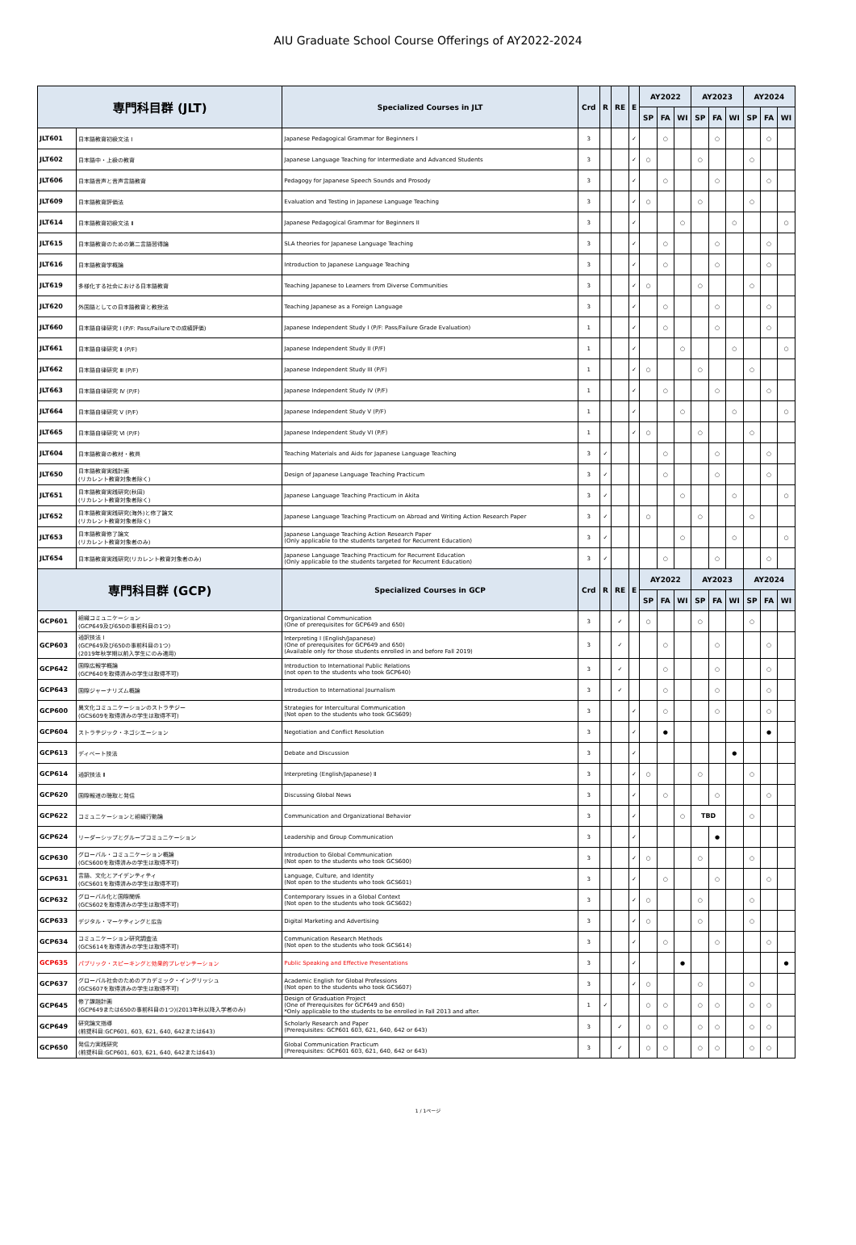AIU Graduate School Course Offerings of AY2022-2024
| 専門科目群 (JLT) | | Specialized Courses in JLT | Crd | R | RE | E | AY2022 | | | AY2023 | | | AY2024 | | |
| | | | | | | | SP | FA | WI | SP | FA | WI | SP | FA | WI |
| JLT601 | 日本語教育初級文法 Ⅰ | Japanese Pedagogical Grammar for Beginners I | 3 | | | ✓ | | ○ | | | ○ | | | ○ | |
| JLT602 | 日本語中・上級の教育 | Japanese Language Teaching for Intermediate and Advanced Students | 3 | | | ✓ | ○ | | | ○ | | | ○ | | |
| JLT606 | 日本語音声と音声言語教育 | Pedagogy for Japanese Speech Sounds and Prosody | 3 | | | ✓ | | ○ | | | ○ | | | ○ | |
| JLT609 | 日本語教育評価法 | Evaluation and Testing in Japanese Language Teaching | 3 | | | ✓ | ○ | | | ○ | | | ○ | | |
| JLT614 | 日本語教育初級文法 Ⅱ | Japanese Pedagogical Grammar for Beginners II | 3 | | | ✓ | | | ○ | | | ○ | | | ○ |
| JLT615 | 日本語教育のための第二言語習得論 | SLA theories for Japanese Language Teaching | 3 | | | ✓ | | ○ | | | ○ | | | ○ | |
| JLT616 | 日本語教育学概論 | Introduction to Japanese Language Teaching | 3 | | | ✓ | | ○ | | | ○ | | | ○ | |
| JLT619 | 多様化する社会における日本語教育 | Teaching Japanese to Learners from Diverse Communities | 3 | | | ✓ | ○ | | | ○ | | | ○ | | |
| JLT620 | 外国語としての日本語教育と教授法 | Teaching Japanese as a Foreign Language | 3 | | | ✓ | | ○ | | | ○ | | | ○ | |
| JLT660 | 日本語自律研究 Ⅰ (P/F: Pass/Failureでの成績評価) | Japanese Independent Study I (P/F: Pass/Failure Grade Evaluation) | 1 | | | ✓ | | ○ | | | ○ | | | ○ | |
| JLT661 | 日本語自律研究 Ⅱ (P/F) | Japanese Independent Study II (P/F) | 1 | | | ✓ | | | ○ | | | ○ | | | ○ |
| JLT662 | 日本語自律研究 Ⅲ (P/F) | Japanese Independent Study III (P/F) | 1 | | | ✓ | ○ | | | ○ | | | ○ | | |
| JLT663 | 日本語自律研究 Ⅳ (P/F) | Japanese Independent Study IV (P/F) | 1 | | | ✓ | | ○ | | | ○ | | | ○ | |
| JLT664 | 日本語自律研究 Ⅴ (P/F) | Japanese Independent Study V (P/F) | 1 | | | ✓ | | | ○ | | | ○ | | | ○ |
| JLT665 | 日本語自律研究 Ⅵ (P/F) | Japanese Independent Study VI (P/F) | 1 | | | ✓ | ○ | | | ○ | | | ○ | | |
| JLT604 | 日本語教育の教材・教具 | Teaching Materials and Aids for Japanese Language Teaching | 3 | ✓ | | | | ○ | | | ○ | | | ○ | |
| JLT650 | 日本語教育実践計画 (リカレント教育対象者除く) | Design of Japanese Language Teaching Practicum | 3 | ✓ | | | | ○ | | | ○ | | | ○ | |
| JLT651 | 日本語教育実践研究(秋田) (リカレント教育対象者除く) | Japanese Language Teaching Practicum in Akita | 3 | ✓ | | | | | ○ | | | ○ | | | ○ |
| JLT652 | 日本語教育実践研究(海外)と修了論文 (リカレント教育対象者除く) | Japanese Language Teaching Practicum on Abroad and Writing Action Research Paper | 3 | ✓ | | | ○ | | | ○ | | | ○ | | |
| JLT653 | 日本語教育修了論文 (リカレント教育対象者のみ) | Japanese Language Teaching Action Research Paper (Only applicable to the students targeted for Recurrent Education) | 3 | ✓ | | | | | ○ | | | ○ | | | ○ |
| JLT654 | 日本語教育実践研究(リカレント教育対象者のみ) | Japanese Language Teaching Practicum for Recurrent Education (Only applicable to the students targeted for Recurrent Education) | 3 | ✓ | | | | ○ | | | ○ | | | ○ | |
| 専門科目群 (GCP) | | Specialized Courses in GCP | Crd | R | RE | E | AY2022 | | | AY2023 | | | AY2024 | | |
| | | | | | | | SP | FA | WI | SP | FA | WI | SP | FA | WI |
| GCP601 | 組織コミュニケーション (GCP649及び650の事前科目の1つ) | Organizational Communication (One of prerequisites for GCP649 and 650) | 3 | | ✓ | | ○ | | | ○ | | | ○ | | |
| GCP603 | 通訳技法 Ⅰ (GCP649及び650の事前科目の1つ) (2019年秋学期以前入学生にのみ適用) | Interpreting I (English/Japanese) (One of prerequisites for GCP649 and 650) (Available only for those students enrolled in and before Fall 2019) | 3 | | ✓ | | | ○ | | | ○ | | | ○ | |
| GCP642 | 国際広報学概論 (GCP640を取得済みの学生は取得不可) | Introduction to International Public Relations (not open to the students who took GCP640) | 3 | | ✓ | | | ○ | | | ○ | | | ○ | |
| GCP643 | 国際ジャーナリズム概論 | Introduction to International Journalism | 3 | | ✓ | | | ○ | | | ○ | | | ○ | |
| GCP600 | 異文化コミュニケーションのストラテジー (GCS609を取得済みの学生は取得不可) | Strategies for Intercultural Communication (Not open to the students who took GCS609) | 3 | | | ✓ | | ○ | | | ○ | | | ○ | |
| GCP604 | ストラテジック・ネゴシエーション | Negotiation and Conflict Resolution | 3 | | | ✓ | | ● | | | | | | ● | |
| GCP613 | ディベート技法 | Debate and Discussion | 3 | | | ✓ | | | | | | ● | | | |
| GCP614 | 通訳技法 Ⅱ | Interpreting (English/Japanese) Ⅱ | 3 | | | ✓ | ○ | | | ○ | | | ○ | | |
| GCP620 | 国際報道の聴取と発信 | Discussing Global News | 3 | | | ✓ | | ○ | | | ○ | | | ○ | |
| GCP622 | コミュニケーションと組織行動論 | Communication and Organizational Behavior | 3 | | | ✓ | | | ○ | TBD | | | ○ | | |
| GCP624 | リーダーシップとグループコミュニケーション | Leadership and Group Communication | 3 | | | ✓ | | | | | ● | | | | |
| GCP630 | グローバル・コミュニケーション概論 (GCS600を取得済みの学生は取得不可) | Introduction to Global Communication (Not open to the students who took GCS600) | 3 | | | ✓ | ○ | | | ○ | | | ○ | | |
| GCP631 | 言語、文化とアイデンティティ (GCS601を取得済みの学生は取得不可) | Language, Culture, and Identity (Not open to the students who took GCS601) | 3 | | | ✓ | | ○ | | | ○ | | | ○ | |
| GCP632 | グローバル化と国際関係 (GCS602を取得済みの学生は取得不可) | Contemporary Issues in a Global Context (Not open to the students who took GCS602) | 3 | | | ✓ | ○ | | | ○ | | | ○ | | |
| GCP633 | デジタル・マーケティングと広告 | Digital Marketing and Advertising | 3 | | | ✓ | ○ | | | ○ | | | ○ | | |
| GCP634 | コミュニケーション研究調査法 (GCS614を取得済みの学生は取得不可) | Communication Research Methods (Not open to the students who took GCS614) | 3 | | | ✓ | | ○ | | | ○ | | | ○ | |
| GCP635 | パブリック・スピーキングと効果的プレゼンテーション | Public Speaking and Effective Presentations | 3 | | | ✓ | | | ● | | | | | | ● |
| GCP637 | グローバル社会のためのアカデミック・イングリッシュ (GCS607を取得済みの学生は取得不可) | Academic English for Global Professions (Not open to the students who took GCS607) | 3 | | | ✓ | ○ | | | ○ | | | ○ | | |
| GCP645 | 修了課題計画 (GCP649または650の事前科目の1つ)(2013年秋以降入学者のみ) | Design of Graduation Project (One of Prerequisites for GCP649 and 650) *Only applicable to the students to be enrolled in Fall 2013 and after. | 1 | ✓ | | | ○ | ○ | | ○ | ○ | | ○ | ○ | |
| GCP649 | 研究論文指導 (前提科目:GCP601, 603, 621, 640, 642または643) | Scholarly Research and Paper (Prerequisites: GCP601 603, 621, 640, 642 or 643) | 3 | | ✓ | | ○ | ○ | | ○ | ○ | | ○ | ○ | |
| GCP650 | 発信力実践研究 (前提科目:GCP601, 603, 621, 640, 642または643) | Global Communication Practicum (Prerequisites: GCP601 603, 621, 640, 642 or 643) | 3 | | ✓ | | ○ | ○ | | ○ | ○ | | ○ | ○ | |
1 / 1ページ